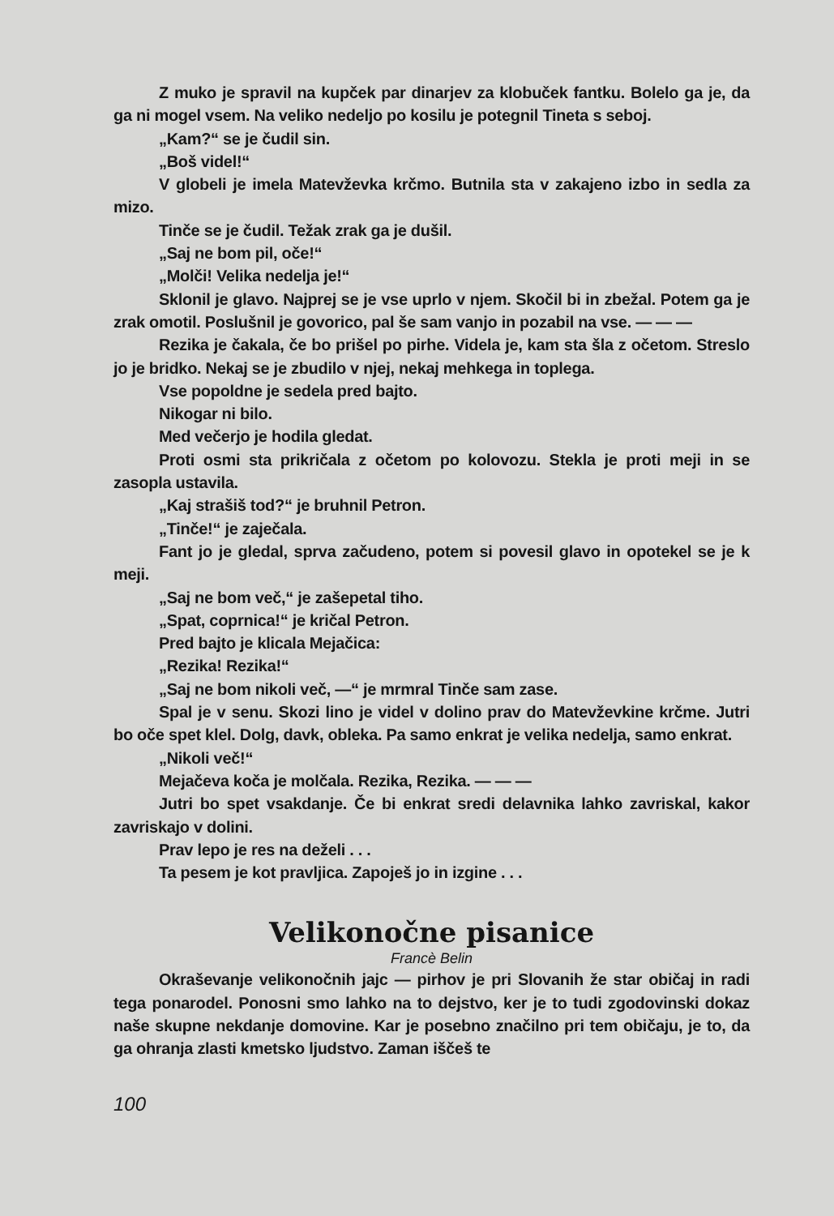Z muko je spravil na kupček par dinarjev za klobuček fantku. Bolelo ga je, da ga ni mogel vsem. Na veliko nedeljo po kosilu je potegnil Tineta s seboj.
„Kam?“ se je čudil sin.
„Boš videl!“
V globeli je imela Matevževka krčmo. Butnila sta v zakajeno izbo in sedla za mizo.
Tinče se je čudil. Težak zrak ga je dušil.
„Saj ne bom pil, oče!“
„Molči! Velika nedelja je!“
Sklonil je glavo. Najprej se je vse uprlo v njem. Skočil bi in zbežal. Potem ga je zrak omotil. Poslušnil je govorico, pal še sam vanjo in pozabil na vse. — — —
Rezika je čakala, če bo prišel po pirhe. Videla je, kam sta šla z očetom. Streslo jo je bridko. Nekaj se je zbudilo v njej, nekaj mehkega in toplega.
Vse popoldne je sedela pred bajto.
Nikogar ni bilo.
Med večerjo je hodila gledat.
Proti osmi sta prikričala z očetom po kolovozu. Stekla je proti meji in se zasopla ustavila.
„Kaj strašiš tod?“ je bruhnil Petron.
„Tinče!“ je zaječala.
Fant jo je gledal, sprva začudeno, potem si povesil glavo in opotekel se je k meji.
„Saj ne bom več,“ je zašepetal tiho.
„Spat, coprnica!“ je kričal Petron.
Pred bajto je klicala Mejačica:
„Rezika! Rezika!“
„Saj ne bom nikoli več, —“ je mrmral Tinče sam zase.
Spal je v senu. Skozi lino je videl v dolino prav do Matevževkine krčme. Jutri bo oče spet klel. Dolg, davk, obleka. Pa samo enkrat je velika nedelja, samo enkrat.
„Nikoli več!“
Mejačeva koča je molčala. Rezika, Rezika. — — —
Jutri bo spet vsakdanje. Če bi enkrat sredi delavnika lahko zavriskal, kakor zavriskajo v dolini.
Prav lepo je res na deželi . . .
Ta pesem je kot pravljica. Zapoješ jo in izgine . . .
Velikonočne pisanice
Francè Belin
Okraševanje velikonočnih jajc — pirhov je pri Slovanih že star običaj in radi tega ponarodel. Ponosni smo lahko na to dejstvo, ker je to tudi zgodovinski dokaz naše skupne nekdanje domovine. Kar je posebno značilno pri tem običaju, je to, da ga ohranja zlasti kmetsko ljudstvo. Zaman iščeš te
100